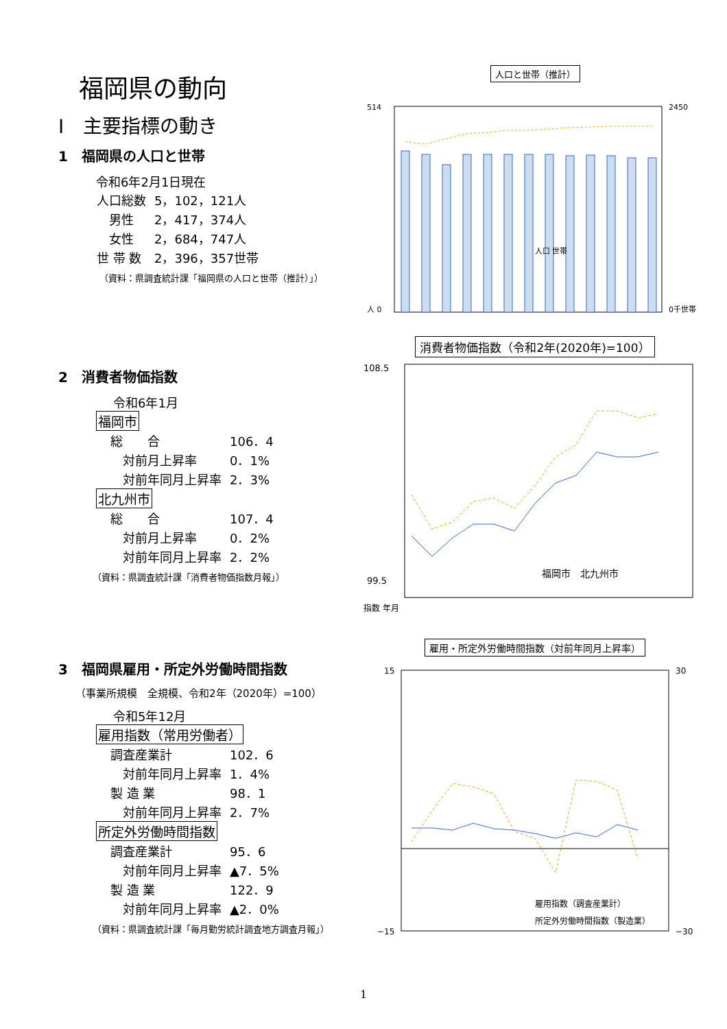福岡県の動向
Ⅰ　主要指標の動き
1　福岡県の人口と世帯
令和6年2月1日現在
| 人口総数 | 5，102，121人 |
| 男性 | 2，417，374人 |
| 女性 | 2，684，747人 |
| 世 帯 数 | 2，396，357世帯 |
（資料：県調査統計課「福岡県の人口と世帯（推計）」）
2　消費者物価指数
令和6年1月
福岡市
| 総 合 | 106．4 |
| 対前月上昇率 | 0．1% |
| 対前年同月上昇率 | 2．3% |
北九州市
| 総 合 | 107．4 |
| 対前月上昇率 | 0．2% |
| 対前年同月上昇率 | 2．2% |
（資料：県調査統計課「消費者物価指数月報」）
3　福岡県雇用・所定外労働時間指数
（事業所規模　全規模、令和2年（2020年）=100）
令和5年12月
雇用指数（常用労働者）
| 調査産業計 | 102．6 |
| 対前年同月上昇率 | 1．4% |
| 製 造 業 | 98．1 |
| 対前年同月上昇率 | 2．7% |
所定外労働時間指数
| 調査産業計 | 95．6 |
| 対前年同月上昇率 | ▲7．5% |
| 製 造 業 | 122．9 |
| 対前年同月上昇率 | ▲2．0% |
（資料：県調査統計課「毎月勤労統計調査地方調査月報」）
人口と世帯（推計）
514
人 0
2450
0千世帯
人口 世帯
消費者物価指数（令和2年(2020年)=100）
108.5
99.5
福岡市　北九州市
指数 年月
雇用・所定外労働時間指数（対前年同月上昇率）
15
−15
30
−30
雇用指数（調査産業計）
所定外労働時間指数（製造業）
1